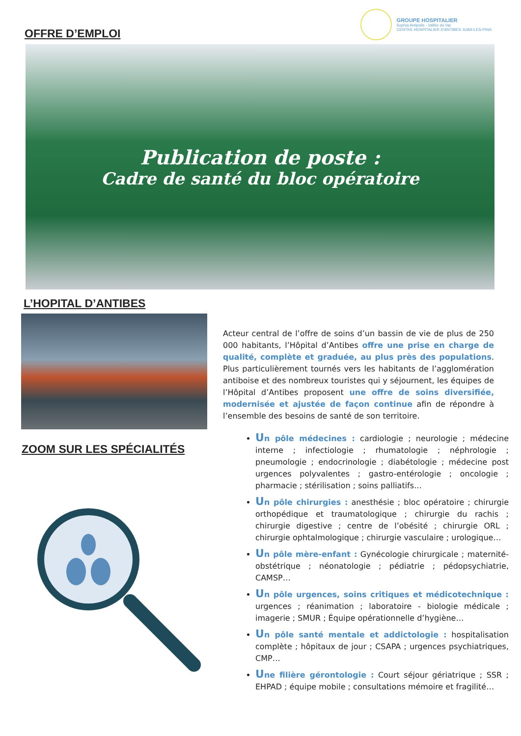GROUPE HOSPITALIER
Sophia Antipolis - Vallée du Var
CENTRE HOSPITALIER D'ANTIBES JUAN-LES-PINS
OFFRE D’EMPLOI
Publication de poste :
Cadre de santé du bloc opératoire
L’HOPITAL D’ANTIBES
Acteur central de l’offre de soins d’un bassin de vie de plus de 250 000 habitants, l’Hôpital d’Antibes offre une prise en charge de qualité, complète et graduée, au plus près des populations. Plus particulièrement tournés vers les habitants de l’agglomération antiboise et des nombreux touristes qui y séjournent, les équipes de l’Hôpital d’Antibes proposent une offre de soins diversifiée, modernisée et ajustée de façon continue afin de répondre à l’ensemble des besoins de santé de son territoire.
ZOOM SUR LES SPÉCIALITÉS
Un pôle médecines : cardiologie ; neurologie ; médecine interne ; infectiologie ; rhumatologie ; néphrologie ; pneumologie ; endocrinologie ; diabétologie ; médecine post urgences polyvalentes ; gastro-entérologie ; oncologie ; pharmacie ; stérilisation ; soins palliatifs…
Un pôle chirurgies : anesthésie ; bloc opératoire ; chirurgie orthopédique et traumatologique ; chirurgie du rachis ; chirurgie digestive ; centre de l’obésité ; chirurgie ORL ; chirurgie ophtalmologique ; chirurgie vasculaire ; urologique…
Un pôle mère-enfant : Gynécologie chirurgicale ; maternité-obstétrique ; néonatologie ; pédiatrie ; pédopsychiatrie, CAMSP…
Un pôle urgences, soins critiques et médicotechnique : urgences ; réanimation ; laboratoire - biologie médicale ; imagerie ; SMUR ; Équipe opérationnelle d’hygiène…
Un pôle santé mentale et addictologie : hospitalisation complète ; hôpitaux de jour ; CSAPA ; urgences psychiatriques, CMP…
Une filière gérontologie : Court séjour gériatrique ; SSR ; EHPAD ; équipe mobile ; consultations mémoire et fragilité…